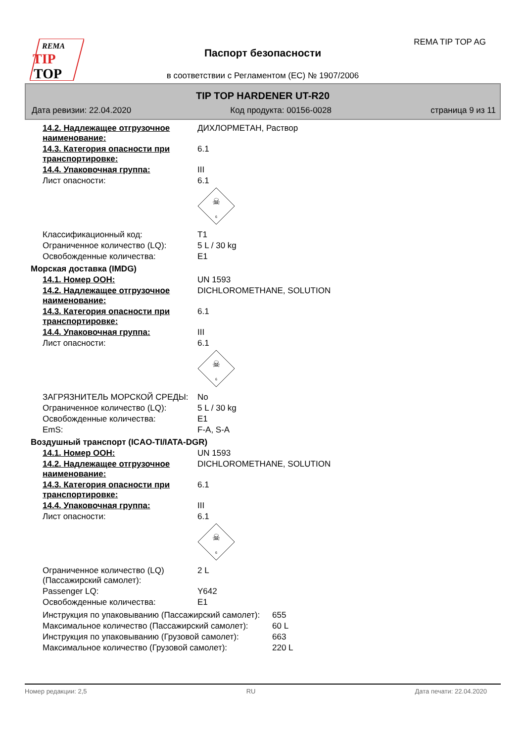REMA
TIP
TOP
REMA TIP TOP AG
Паспорт безопасности
в соответствии с Регламентом (ЕС) № 1907/2006
TIP TOP HARDENER UT-R20
Дата ревизии: 22.04.2020 Код продукта: 00156-0028 страница 9 из 11
| 14.2. Надлежащее отгрузочное наименование: | ДИХЛОРМЕТАН, Раствор |
| 14.3. Категория опасности при транспортировке: | 6.1 |
| 14.4. Упаковочная группа: | III |
| Лист опасности: | 6.1 ☠ 6 |
| Классификационный код: | T1 |
| Ограниченное количество (LQ): | 5 L / 30 kg |
| Освобожденные количества: | E1 |
| Морская доставка (IMDG) | |
| 14.1. Номер ООН: | UN 1593 |
| 14.2. Надлежащее отгрузочное наименование: | DICHLOROMETHANE, SOLUTION |
| 14.3. Категория опасности при транспортировке: | 6.1 |
| 14.4. Упаковочная группа: | III |
| Лист опасности: | 6.1 ☠ 6 |
| ЗАГРЯЗНИТЕЛЬ МОРСКОЙ СРЕДЫ: | No |
| Ограниченное количество (LQ): | 5 L / 30 kg |
| Освобожденные количества: | E1 |
| EmS: | F-A, S-A |
| Воздушный транспорт (ICAO-TI/IATA-DGR) | |
| 14.1. Номер ООН: | UN 1593 |
| 14.2. Надлежащее отгрузочное наименование: | DICHLOROMETHANE, SOLUTION |
| 14.3. Категория опасности при транспортировке: | 6.1 |
| 14.4. Упаковочная группа: | III |
| Лист опасности: | 6.1 ☠ 6 |
| Ограниченное количество (LQ) (Пассажирский самолет): | 2 L |
| Passenger LQ: | Y642 |
| Освобожденные количества: | E1 |
| Инструкция по упаковыванию (Пассажирский самолет): | 655 |
| Максимальное количество (Пассажирский самолет): | 60 L |
| Инструкция по упаковыванию (Грузовой самолет): | 663 |
| Максимальное количество (Грузовой самолет): | 220 L |
Номер редакции: 2,5 RU Дата печати: 22.04.2020